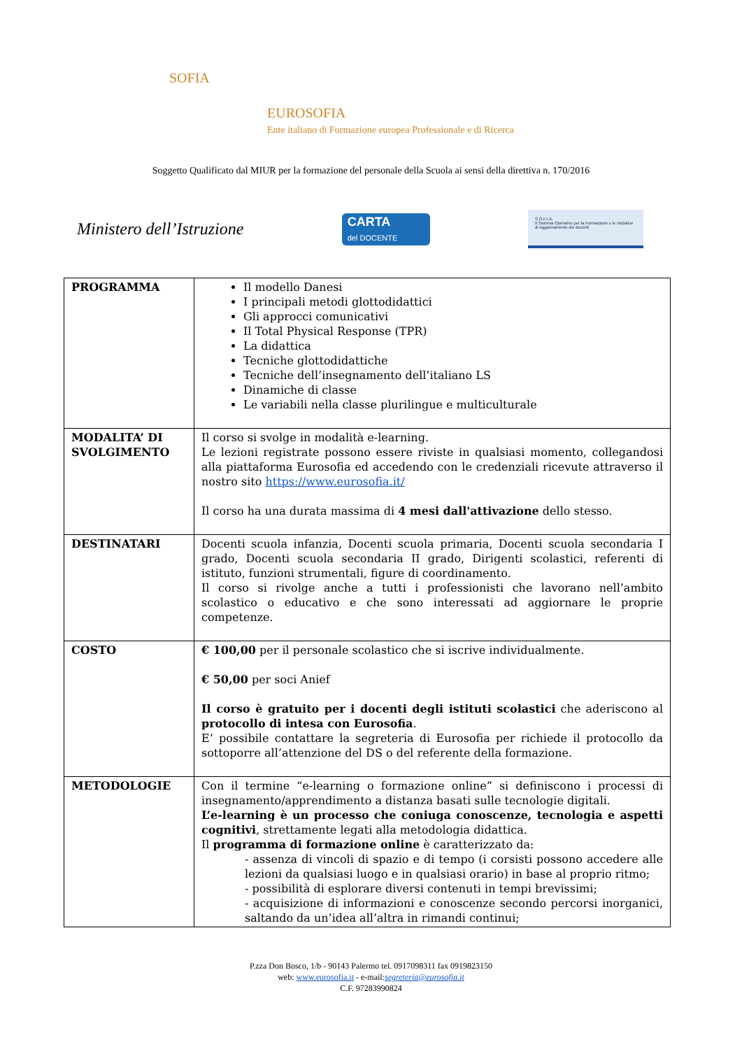SOFIA
EUROSOFIA
Ente italiano di Formazione europea Professionale e di Ricerca
Soggetto Qualificato dal MIUR per la formazione del personale della Scuola ai sensi della direttiva n. 170/2016
Ministero dell’Istruzione
CARTA
del DOCENTE
S.O.F.I.A.
Il Sistema Operativo per la Formazione e le Iniziative di Aggiornamento dei docenti
| PROGRAMMA | Il modello Danesi I principali metodi glottodidattici Gli approcci comunicativi Il Total Physical Response (TPR) La didattica Tecniche glottodidattiche Tecniche dell’insegnamento dell’italiano LS Dinamiche di classe Le variabili nella classe plurilingue e multiculturale |
| MODALITA’ DI SVOLGIMENTO | Il corso si svolge in modalità e-learning. Le lezioni registrate possono essere riviste in qualsiasi momento, collegandosi alla piattaforma Eurosofia ed accedendo con le credenziali ricevute attraverso il nostro sito https://www.eurosofia.it/ Il corso ha una durata massima di 4 mesi dall'attivazione dello stesso. |
| DESTINATARI | Docenti scuola infanzia, Docenti scuola primaria, Docenti scuola secondaria I grado, Docenti scuola secondaria II grado, Dirigenti scolastici, referenti di istituto, funzioni strumentali, figure di coordinamento. Il corso si rivolge anche a tutti i professionisti che lavorano nell’ambito scolastico o educativo e che sono interessati ad aggiornare le proprie competenze. |
| COSTO | € 100,00 per il personale scolastico che si iscrive individualmente. € 50,00 per soci Anief Il corso è gratuito per i docenti degli istituti scolastici che aderiscono al protocollo di intesa con Eurosofia . E’ possibile contattare la segreteria di Eurosofia per richiede il protocollo da sottoporre all’attenzione del DS o del referente della formazione. |
| METODOLOGIE | Con il termine “e-learning o formazione online” si definiscono i processi di insegnamento/apprendimento a distanza basati sulle tecnologie digitali. L’e-learning è un processo che coniuga conoscenze, tecnologia e aspetti cognitivi , strettamente legati alla metodologia didattica. Il programma di formazione online è caratterizzato da: - assenza di vincoli di spazio e di tempo (i corsisti possono accedere alle lezioni da qualsiasi luogo e in qualsiasi orario) in base al proprio ritmo; - possibilità di esplorare diversi contenuti in tempi brevissimi; - acquisizione di informazioni e conoscenze secondo percorsi inorganici, saltando da un’idea all’altra in rimandi continui; |
P.zza Don Bosco, 1/b - 90143 Palermo tel. 0917098311 fax 0919823150
web: www.eurosofia.it - e-mail:segreteria@eurosofia.it
C.F. 97283990824